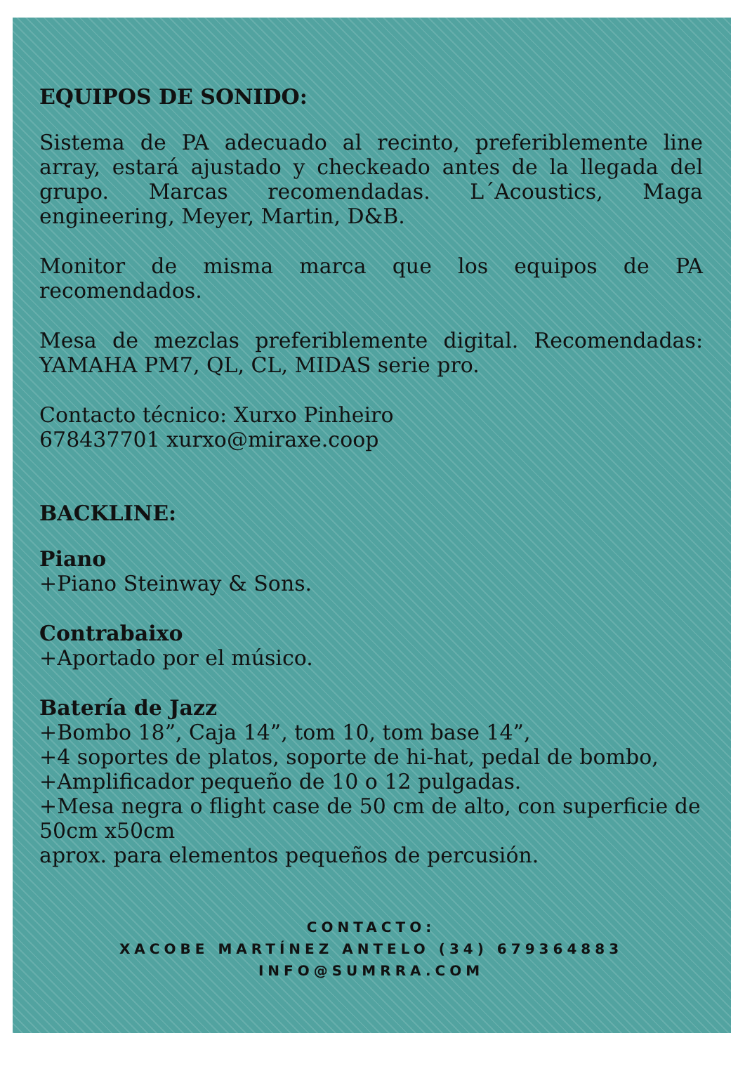EQUIPOS DE SONIDO:
Sistema de PA adecuado al recinto, preferiblemente line array, estará ajustado y checkeado antes de la llegada del grupo. Marcas recomendadas. L´Acoustics, Maga engineering, Meyer, Martin, D&B.
Monitor de misma marca que los equipos de PA recomendados.
Mesa de mezclas preferiblemente digital. Recomendadas: YAMAHA PM7, QL, CL, MIDAS serie pro.
Contacto técnico: Xurxo Pinheiro
678437701 xurxo@miraxe.coop
BACKLINE:
Piano
+Piano Steinway & Sons.
Contrabaixo
+Aportado por el músico.
Batería de Jazz
+Bombo 18”, Caja 14”, tom 10, tom base 14”,
+4 soportes de platos, soporte de hi-hat, pedal de bombo,
+Amplificador pequeño de 10 o 12 pulgadas.
+Mesa negra o flight case de 50 cm de alto, con superficie de 50cm x50cm
aprox. para elementos pequeños de percusión.
CONTACTO:
XACOBE MARTÍNEZ ANTELO (34) 679364883
INFO@SUMRRA.COM